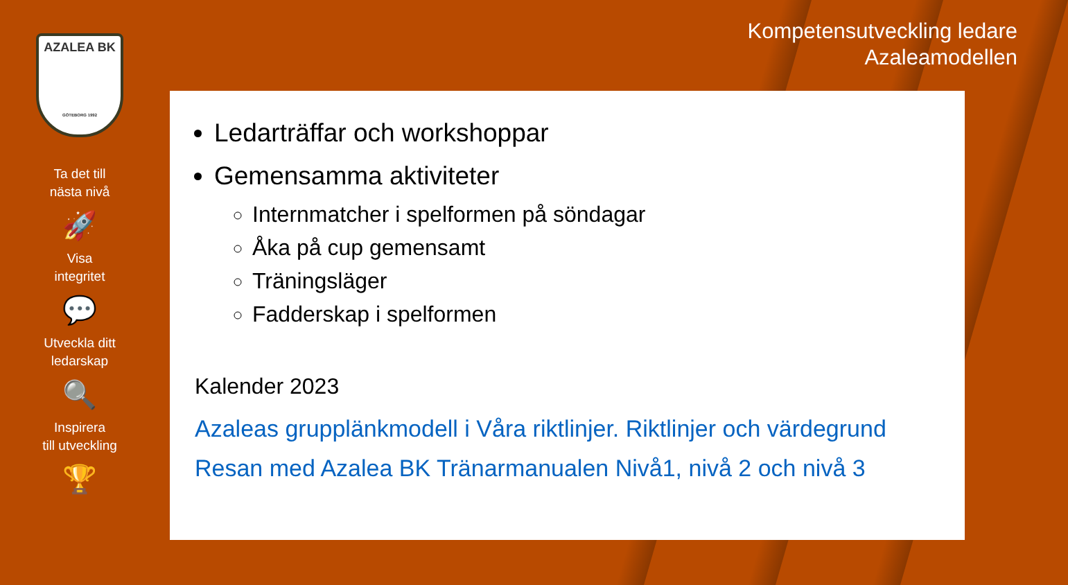AZALEA BK
GÖTEBORG 1992
Ta det till
nästa nivå
🚀
Visa
integritet
💬
Utveckla ditt
ledarskap
🔍
Inspirera
till utveckling
🏆
Kompetensutveckling ledare
Azaleamodellen
Ledarträffar och workshoppar
Gemensamma aktiviteter
Internmatcher i spelformen på söndagar
Åka på cup gemensamt
Träningsläger
Fadderskap i spelformen
Kalender 2023
Azaleas grupplänkmodell i Våra riktlinjer. Riktlinjer och värdegrund
Resan med Azalea BK Tränarmanualen Nivå1, nivå 2 och nivå 3